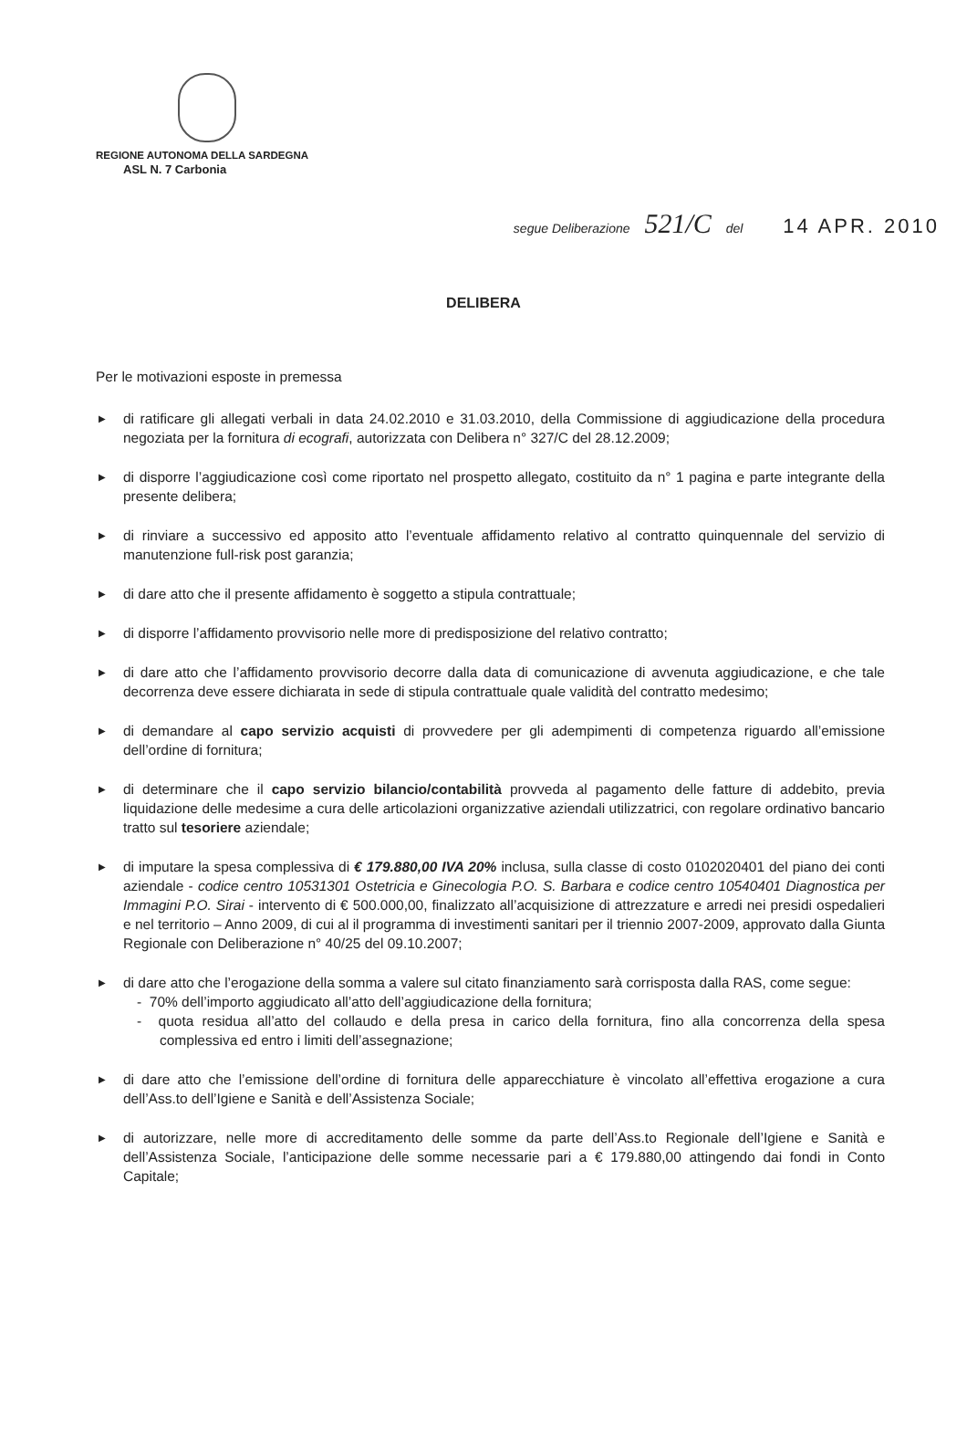REGIONE AUTONOMA DELLA SARDEGNA
ASL N. 7 Carbonia
segue Deliberazione 521/C del 14 APR. 2010
DELIBERA
Per le motivazioni esposte in premessa
▶ di ratificare gli allegati verbali in data 24.02.2010 e 31.03.2010, della Commissione di aggiudicazione della procedura negoziata per la fornitura di ecografi, autorizzata con Delibera n° 327/C del 28.12.2009;
▶ di disporre l’aggiudicazione così come riportato nel prospetto allegato, costituito da n° 1 pagina e parte integrante della presente delibera;
▶ di rinviare a successivo ed apposito atto l’eventuale affidamento relativo al contratto quinquennale del servizio di manutenzione full-risk post garanzia;
▶ di dare atto che il presente affidamento è soggetto a stipula contrattuale;
▶ di disporre l’affidamento provvisorio nelle more di predisposizione del relativo contratto;
▶ di dare atto che l’affidamento provvisorio decorre dalla data di comunicazione di avvenuta aggiudicazione, e che tale decorrenza deve essere dichiarata in sede di stipula contrattuale quale validità del contratto medesimo;
▶ di demandare al capo servizio acquisti di provvedere per gli adempimenti di competenza riguardo all’emissione dell’ordine di fornitura;
▶ di determinare che il capo servizio bilancio/contabilità provveda al pagamento delle fatture di addebito, previa liquidazione delle medesime a cura delle articolazioni organizzative aziendali utilizzatrici, con regolare ordinativo bancario tratto sul tesoriere aziendale;
▶ di imputare la spesa complessiva di € 179.880,00 IVA 20% inclusa, sulla classe di costo 0102020401 del piano dei conti aziendale - codice centro 10531301 Ostetricia e Ginecologia P.O. S. Barbara e codice centro 10540401 Diagnostica per Immagini P.O. Sirai - intervento di € 500.000,00, finalizzato all’acquisizione di attrezzature e arredi nei presidi ospedalieri e nel territorio – Anno 2009, di cui al il programma di investimenti sanitari per il triennio 2007-2009, approvato dalla Giunta Regionale con Deliberazione n° 40/25 del 09.10.2007;
▶ di dare atto che l’erogazione della somma a valere sul citato finanziamento sarà corrisposta dalla RAS, come segue:
- 70% dell’importo aggiudicato all’atto dell’aggiudicazione della fornitura;
- quota residua all’atto del collaudo e della presa in carico della fornitura, fino alla concorrenza della spesa complessiva ed entro i limiti dell’assegnazione;
▶ di dare atto che l’emissione dell’ordine di fornitura delle apparecchiature è vincolato all’effettiva erogazione a cura dell’Ass.to dell’Igiene e Sanità e dell’Assistenza Sociale;
▶ di autorizzare, nelle more di accreditamento delle somme da parte dell’Ass.to Regionale dell’Igiene e Sanità e dell’Assistenza Sociale, l’anticipazione delle somme necessarie pari a € 179.880,00 attingendo dai fondi in Conto Capitale;